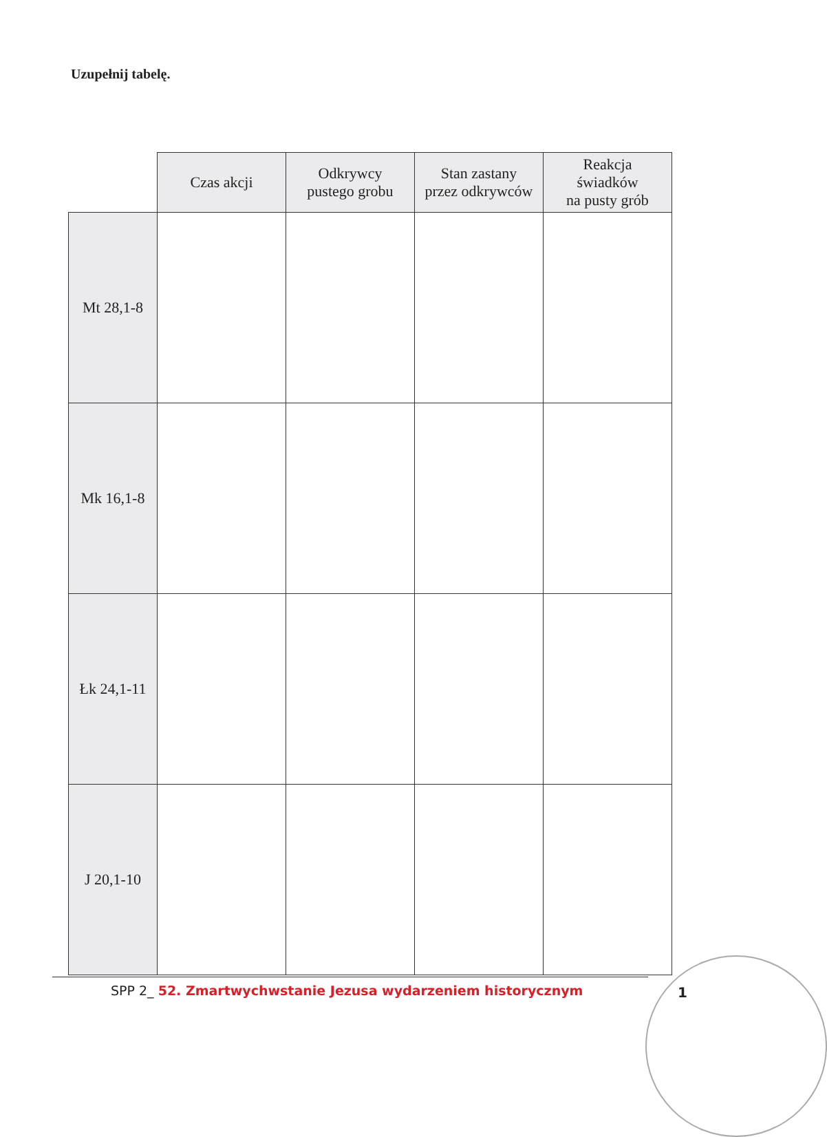Uzupełnij tabelę.
| | Czas akcji | Odkrywcy pustego grobu | Stan zastany przez odkrywców | Reakcja świadków na pusty grób |
| --- | --- | --- | --- | --- |
| Mt 28,1-8 | | | | |
| Mk 16,1-8 | | | | |
| Łk 24,1-11 | | | | |
| J 20,1-10 | | | | |
SPP 2_ 52. Zmartwychwstanie Jezusa wydarzeniem historycznym
1